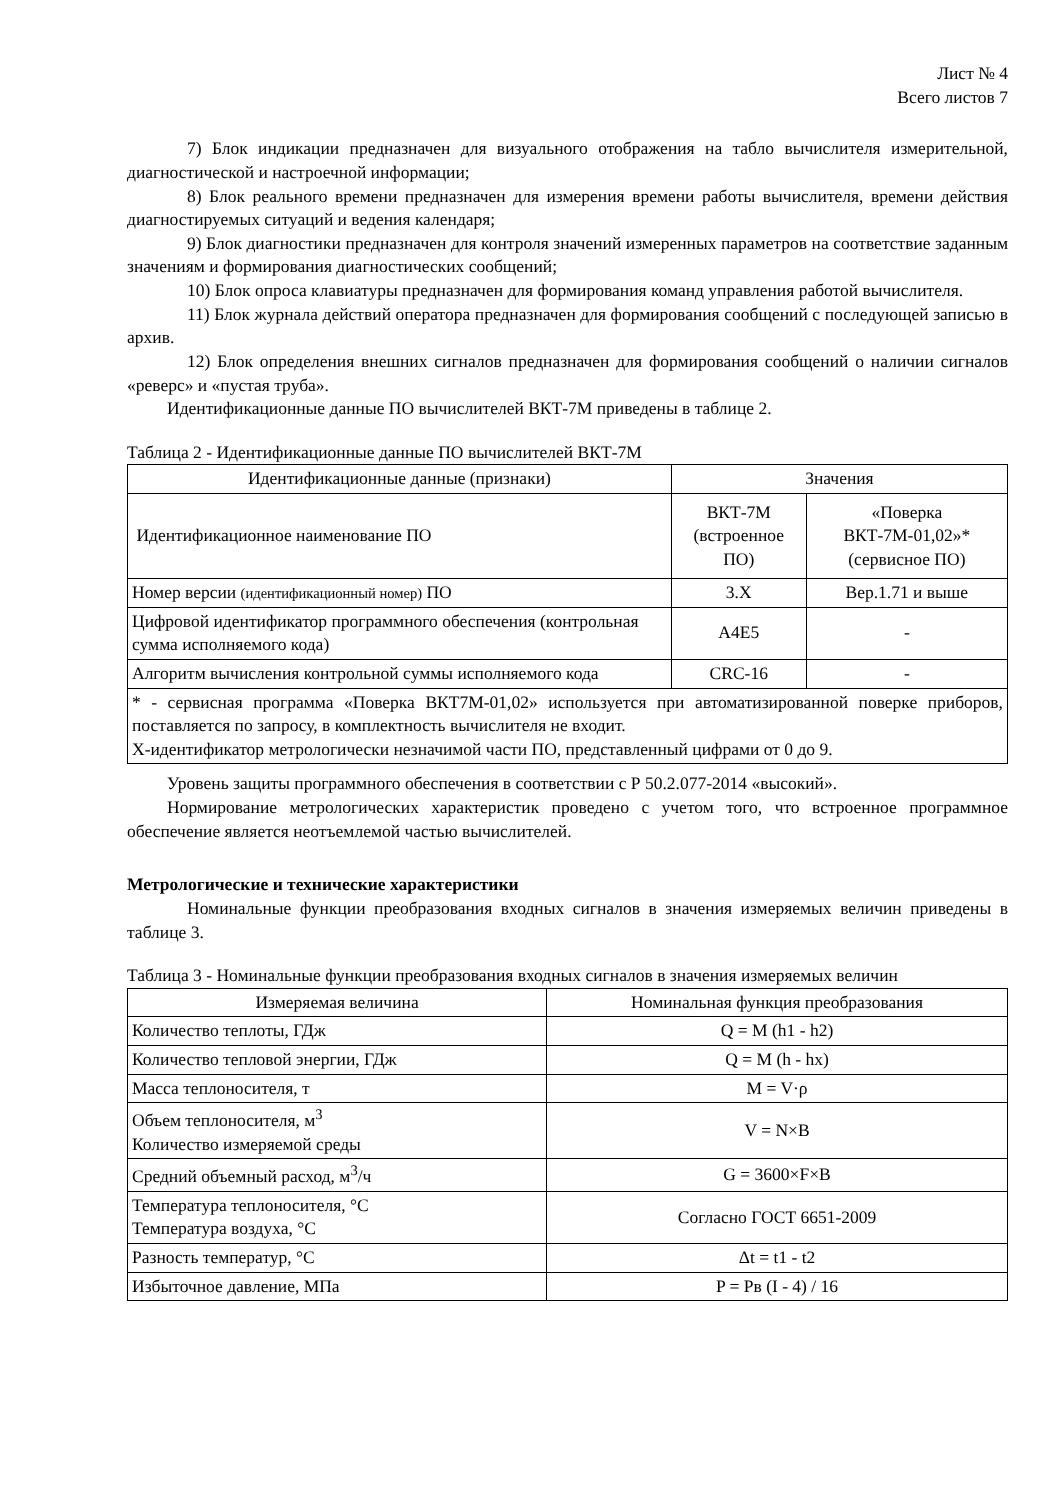Лист № 4
Всего листов 7
7) Блок индикации предназначен для визуального отображения на табло вычислителя измерительной, диагностической и настроечной информации;
8) Блок реального времени предназначен для измерения времени работы вычислителя, времени действия диагностируемых ситуаций и ведения календаря;
9) Блок диагностики предназначен для контроля значений измеренных параметров на соответствие заданным значениям и формирования диагностических сообщений;
10) Блок опроса клавиатуры предназначен для формирования команд управления работой вычислителя.
11) Блок журнала действий оператора предназначен для формирования сообщений с последующей записью в архив.
12) Блок определения внешних сигналов предназначен для формирования сообщений о наличии сигналов «реверс» и «пустая труба».
Идентификационные данные ПО вычислителей ВКТ-7М приведены в таблице 2.
Таблица 2 - Идентификационные данные ПО вычислителей ВКТ-7М
| Идентификационные данные (признаки) | Значения | |
| --- | --- | --- |
| Идентификационное наименование ПО | ВКТ-7М (встроенное ПО) | «Поверка ВКТ-7М-01,02»* (сервисное ПО) |
| Номер версии (идентификационный номер) ПО | 3.X | Вер.1.71 и выше |
| Цифровой идентификатор программного обеспечения (контрольная сумма исполняемого кода) | A4E5 | - |
| Алгоритм вычисления контрольной суммы исполняемого кода | CRC-16 | - |
| * - сервисная программа «Поверка ВКТ7М-01,02» используется при автоматизированной поверке приборов, поставляется по запросу, в комплектность вычислителя не входит. Х-идентификатор метрологически незначимой части ПО, представленный цифрами от 0 до 9. | | |
Уровень защиты программного обеспечения в соответствии с Р 50.2.077-2014 «высокий».
Нормирование метрологических характеристик проведено с учетом того, что встроенное программное обеспечение является неотъемлемой частью вычислителей.
Метрологические и технические характеристики
Номинальные функции преобразования входных сигналов в значения измеряемых величин приведены в таблице 3.
Таблица 3 - Номинальные функции преобразования входных сигналов в значения измеряемых величин
| Измеряемая величина | Номинальная функция преобразования |
| --- | --- |
| Количество теплоты, ГДж | Q = M (h1 - h2) |
| Количество тепловой энергии, ГДж | Q = M (h - hx) |
| Масса теплоносителя, т | M = V·ρ |
| Объем теплоносителя, м<sup>3</sup> Количество измеряемой среды | V = N×B |
| Средний объемный расход, м<sup>3</sup>/ч | G = 3600×F×B |
| Температура теплоносителя, °С Температура воздуха, °С | Согласно ГОСТ 6651-2009 |
| Разность температур, °С | Δt = t1 - t2 |
| Избыточное давление, МПа | P = Pв (I - 4) / 16 |